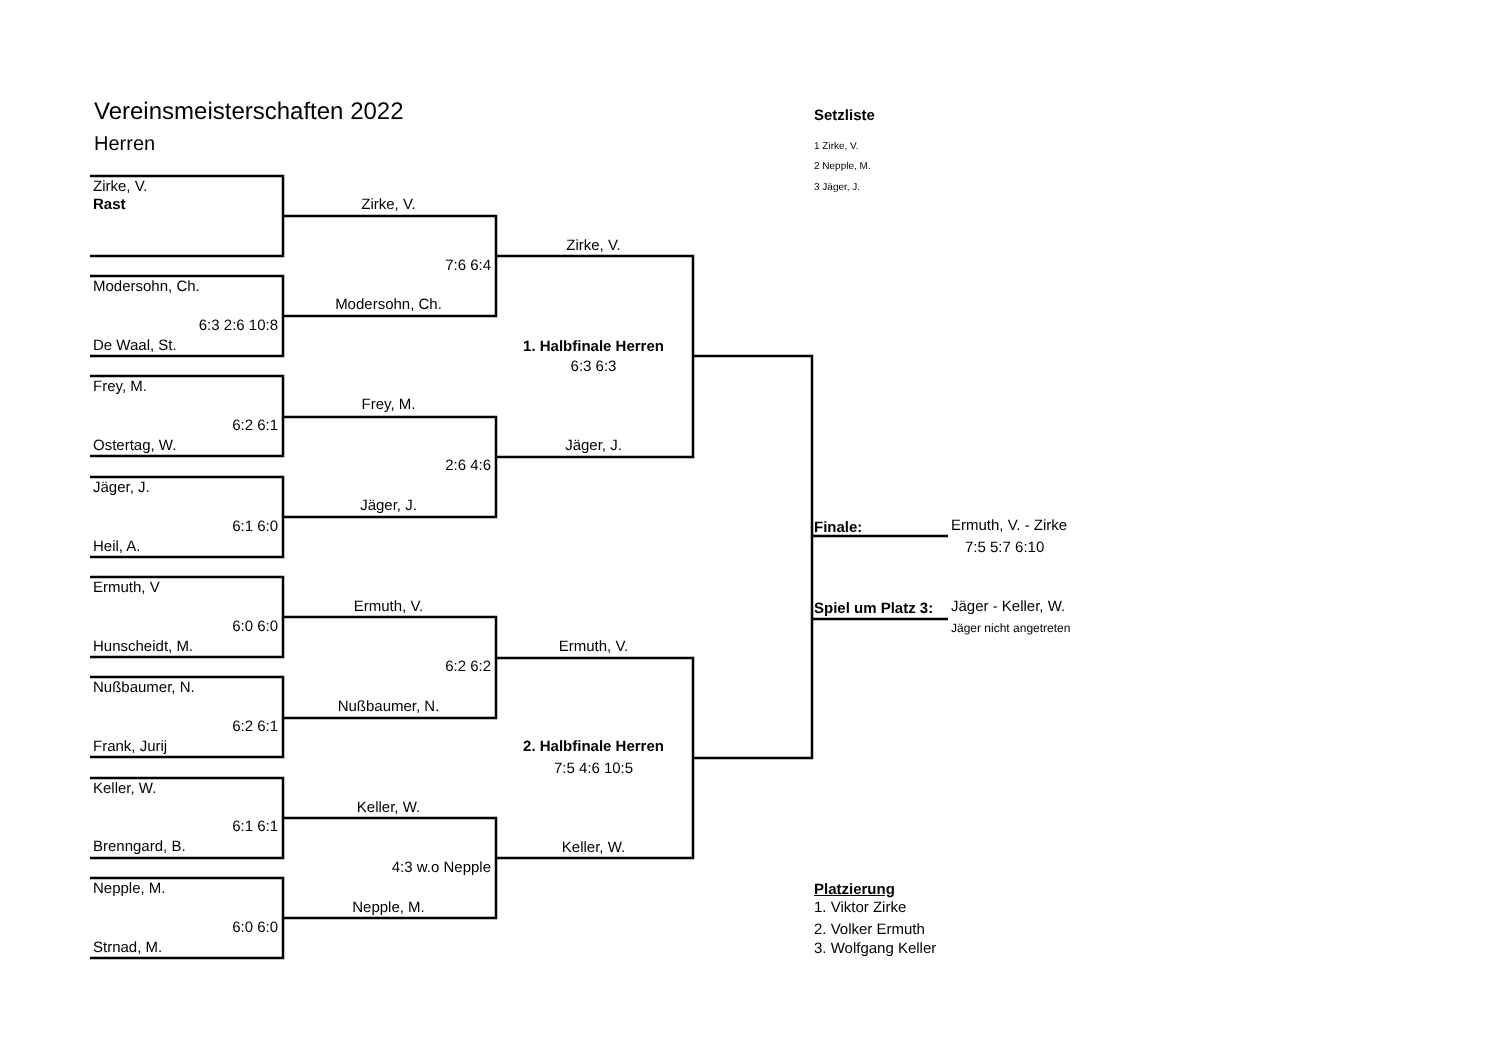Vereinsmeisterschaften 2022
Herren
Zirke, V.
Rast
Zirke, V.
Zirke, V.
7:6 6:4
Modersohn, Ch.
Modersohn, Ch.
6:3 2:6 10:8
De Waal, St.
1. Halbfinale Herren
6:3 6:3
Frey, M.
Frey, M.
6:2 6:1
Ostertag, W.
Jäger, J.
2:6 4:6
Jäger, J.
Jäger, J.
6:1 6:0
Heil, A.
Finale:
Ermuth, V. - Zirke
7:5 5:7 6:10
Ermuth, V
Ermuth, V.
Spiel um Platz 3:
Jäger - Keller, W.
Jäger nicht angetreten
6:0 6:0
Hunscheidt, M.
Ermuth, V.
6:2 6:2
Nußbaumer, N.
Nußbaumer, N.
6:2 6:1
Frank, Jurij
2. Halbfinale Herren
7:5 4:6 10:5
Keller, W.
Keller, W.
6:1 6:1
Brenngard, B.
Keller, W.
4:3 w.o Nepple
Nepple, M.
Platzierung
Nepple, M.
1. Viktor Zirke
6:0 6:0
2. Volker Ermuth
Strnad, M.
3. Wolfgang Keller
Setzliste
1 Zirke, V.
2 Nepple, M.
3 Jäger, J.